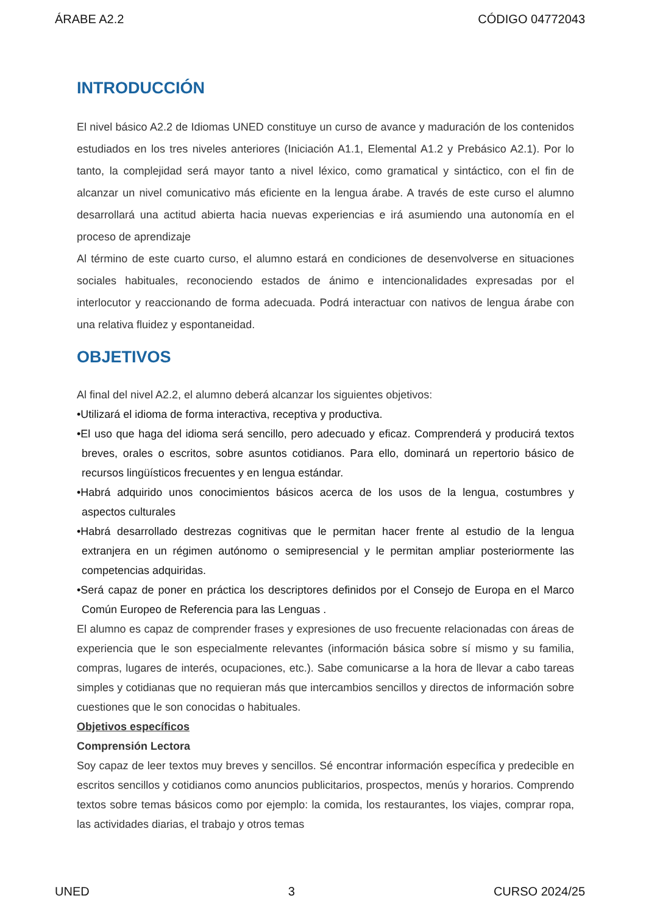ÁRABE A2.2 CÓDIGO 04772043
INTRODUCCIÓN
El nivel básico A2.2 de Idiomas UNED constituye un curso de avance y maduración de los contenidos estudiados en los tres niveles anteriores (Iniciación A1.1, Elemental A1.2 y Prebásico A2.1). Por lo tanto, la complejidad será mayor tanto a nivel léxico, como gramatical y sintáctico, con el fin de alcanzar un nivel comunicativo más eficiente en la lengua árabe. A través de este curso el alumno desarrollará una actitud abierta hacia nuevas experiencias e irá asumiendo una autonomía en el proceso de aprendizaje
Al término de este cuarto curso, el alumno estará en condiciones de desenvolverse en situaciones sociales habituales, reconociendo estados de ánimo e intencionalidades expresadas por el interlocutor y reaccionando de forma adecuada. Podrá interactuar con nativos de lengua árabe con una relativa fluidez y espontaneidad.
OBJETIVOS
Al final del nivel A2.2, el alumno deberá alcanzar los siguientes objetivos:
•Utilizará el idioma de forma interactiva, receptiva y productiva.
•El uso que haga del idioma será sencillo, pero adecuado y eficaz. Comprenderá y producirá textos breves, orales o escritos, sobre asuntos cotidianos. Para ello, dominará un repertorio básico de recursos lingüísticos frecuentes y en lengua estándar.
•Habrá adquirido unos conocimientos básicos acerca de los usos de la lengua, costumbres y aspectos culturales
•Habrá desarrollado destrezas cognitivas que le permitan hacer frente al estudio de la lengua extranjera en un régimen autónomo o semipresencial y le permitan ampliar posteriormente las competencias adquiridas.
•Será capaz de poner en práctica los descriptores definidos por el Consejo de Europa en el Marco Común Europeo de Referencia para las Lenguas .
El alumno es capaz de comprender frases y expresiones de uso frecuente relacionadas con áreas de experiencia que le son especialmente relevantes (información básica sobre sí mismo y su familia, compras, lugares de interés, ocupaciones, etc.). Sabe comunicarse a la hora de llevar a cabo tareas simples y cotidianas que no requieran más que intercambios sencillos y directos de información sobre cuestiones que le son conocidas o habituales.
Objetivos específicos
Comprensión Lectora
Soy capaz de leer textos muy breves y sencillos. Sé encontrar información específica y predecible en escritos sencillos y cotidianos como anuncios publicitarios, prospectos, menús y horarios. Comprendo textos sobre temas básicos como por ejemplo: la comida, los restaurantes, los viajes, comprar ropa, las actividades diarias, el trabajo y otros temas
UNED 3 CURSO 2024/25